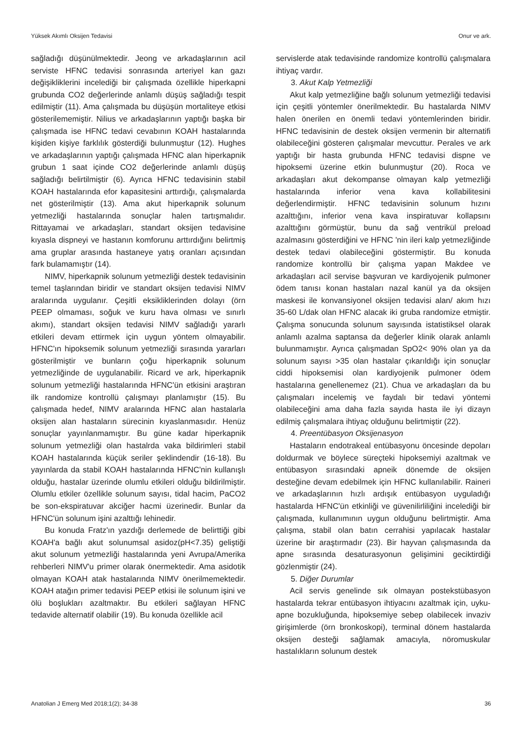Yüksek Akımlı Oksijen Tedavisi Onur ve ark.
sağladığı düşünülmektedir. Jeong ve arkadaşlarının acil serviste HFNC tedavisi sonrasında arteriyel kan gazı değişikliklerini incelediği bir çalışmada özellikle hiperkapni grubunda CO2 değerlerinde anlamlı düşüş sağladığı tespit edilmiştir (11). Ama çalışmada bu düşüşün mortaliteye etkisi gösterilememiştir. Nilius ve arkadaşlarının yaptığı başka bir çalışmada ise HFNC tedavi cevabının KOAH hastalarında kişiden kişiye farklılık gösterdiği bulunmuştur (12). Hughes ve arkadaşlarının yaptığı çalışmada HFNC alan hiperkapnik grubun 1 saat içinde CO2 değerlerinde anlamlı düşüş sağladığı belirtilmiştir (6). Ayrıca HFNC tedavisinin stabil KOAH hastalarında efor kapasitesini arttırdığı, çalışmalarda net gösterilmiştir (13). Ama akut hiperkapnik solunum yetmezliği hastalarında sonuçlar halen tartışmalıdır. Rittayamai ve arkadaşları, standart oksijen tedavisine kıyasla dispneyi ve hastanın komforunu arttırdığını belirtmiş ama gruplar arasında hastaneye yatış oranları açısından fark bulamamıştır (14).
NIMV, hiperkapnik solunum yetmezliği destek tedavisinin temel taşlarından biridir ve standart oksijen tedavisi NIMV aralarında uygulanır. Çeşitli eksikliklerinden dolayı (örn PEEP olmaması, soğuk ve kuru hava olması ve sınırlı akımı), standart oksijen tedavisi NIMV sağladığı yararlı etkileri devam ettirmek için uygun yöntem olmayabilir. HFNC'ın hipoksemik solunum yetmezliği sırasında yararları gösterilmiştir ve bunların çoğu hiperkapnik solunum yetmezliğinde de uygulanabilir. Ricard ve ark, hiperkapnik solunum yetmezliği hastalarında HFNC'ün etkisini araştıran ilk randomize kontrollü çalışmayı planlamıştır (15). Bu çalışmada hedef, NIMV aralarında HFNC alan hastalarla oksijen alan hastaların sürecinin kıyaslanmasıdır. Henüz sonuçlar yayınlanmamıştır. Bu güne kadar hiperkapnik solunum yetmezliği olan hastalrda vaka bildirimleri stabil KOAH hastalarında küçük seriler şeklindendir (16-18). Bu yayınlarda da stabil KOAH hastalarında HFNC'nin kullanışlı olduğu, hastalar üzerinde olumlu etkileri olduğu bildirilmiştir. Olumlu etkiler özellikle solunum sayısı, tidal hacim, PaCO2 be son-ekspiratuvar akciğer hacmi üzerinedir. Bunlar da HFNC'ün solunum işini azalttığı lehinedir.
Bu konuda Fratz'ın yazdığı derlemede de belirttiği gibi KOAH'a bağlı akut solunumsal asidoz(pH<7.35) geliştiği akut solunum yetmezliği hastalarında yeni Avrupa/Amerika rehberleri NIMV'u primer olarak önermektedir. Ama asidotik olmayan KOAH atak hastalarında NIMV önerilmemektedir. KOAH atağın primer tedavisi PEEP etkisi ile solunum işini ve ölü boşlukları azaltmaktır. Bu etkileri sağlayan HFNC tedavide alternatif olabilir (19). Bu konuda özellikle acil
servislerde atak tedavisinde randomize kontrollü çalışmalara ihtiyaç vardır.
3. Akut Kalp Yetmezliği
Akut kalp yetmezliğine bağlı solunum yetmezliği tedavisi için çeşitli yöntemler önerilmektedir. Bu hastalarda NIMV halen önerilen en önemli tedavi yöntemlerinden biridir. HFNC tedavisinin de destek oksijen vermenin bir alternatifi olabileceğini gösteren çalışmalar mevcuttur. Perales ve ark yaptığı bir hasta grubunda HFNC tedavisi dispne ve hipoksemi üzerine etkin bulunmuştur (20). Roca ve arkadaşları akut dekompanse olmayan kalp yetmezliği hastalarında inferior vena kava kollabilitesini değerlendirmiştir. HFNC tedavisinin solunum hızını azalttığını, inferior vena kava inspiratuvar kollapsını azalttığını görmüştür, bunu da sağ ventrikül preload azalmasını gösterdiğini ve HFNC 'nin ileri kalp yetmezliğinde destek tedavi olabileceğini göstermiştir. Bu konuda randomize kontrollü bir çalışma yapan Makdee ve arkadaşları acil servise başvuran ve kardiyojenik pulmoner ödem tanısı konan hastaları nazal kanül ya da oksijen maskesi ile konvansiyonel oksijen tedavisi alan/ akım hızı 35-60 L/dak olan HFNC alacak iki gruba randomize etmiştir. Çalışma sonucunda solunum sayısında istatistiksel olarak anlamlı azalma saptansa da değerler klinik olarak anlamlı bulunmamıştır. Ayrıca çalışmadan SpO2< 90% olan ya da solunum sayısı >35 olan hastalar çıkarıldığı için sonuçlar ciddi hipoksemisi olan kardiyojenik pulmoner ödem hastalarına genellenemez (21). Chua ve arkadaşları da bu çalışmaları incelemiş ve faydalı bir tedavi yöntemi olabileceğini ama daha fazla sayıda hasta ile iyi dizayn edilmiş çalışmalara ihtiyaç olduğunu belirtmiştir (22).
4. Preentübasyon Oksijenasyon
Hastaların endotrakeal entübasyonu öncesinde depoları doldurmak ve böylece süreçteki hipoksemiyi azaltmak ve entübasyon sırasındaki apneik dönemde de oksijen desteğine devam edebilmek için HFNC kullanılabilir. Raineri ve arkadaşlarının hızlı ardışık entübasyon uyguladığı hastalarda HFNC'ün etkinliği ve güvenilirliliğini incelediği bir çalışmada, kullanımının uygun olduğunu belirtmiştir. Ama çalışma, stabil olan batın cerrahisi yapılacak hastalar üzerine bir araştırmadır (23). Bir hayvan çalışmasında da apne sırasında desaturasyonun gelişimini geciktirdiği gözlenmiştir (24).
5. Diğer Durumlar
Acil servis genelinde sık olmayan postekstübasyon hastalarda tekrar entübasyon ihtiyacını azaltmak için, uyku- apne bozukluğunda, hipoksemiye sebep olabilecek invaziv girişimlerde (örn bronkoskopi), terminal dönem hastalarda oksijen desteği sağlamak amacıyla, nöromuskular hastalıkların solunum destek
Anatolian J Emerg Med 2018;1(2); 34-38 36